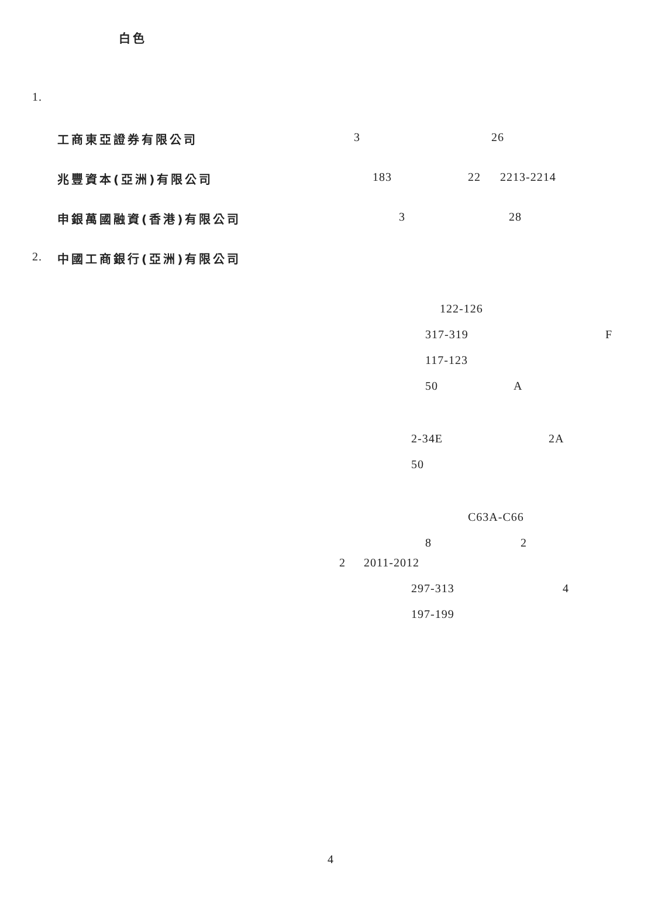白色
1. 工商東亞證券有限公司 3 26
兆豐資本(亞洲)有限公司 183 22 2213-2214
申銀萬國融資(香港)有限公司 3 28
2. 中國工商銀行(亞洲)有限公司 122-126
317-319 F
117-123 50 A
2-34E 2A
50 C63A-C66
8 2
2 2011-2012 297-313 4
197-199
4